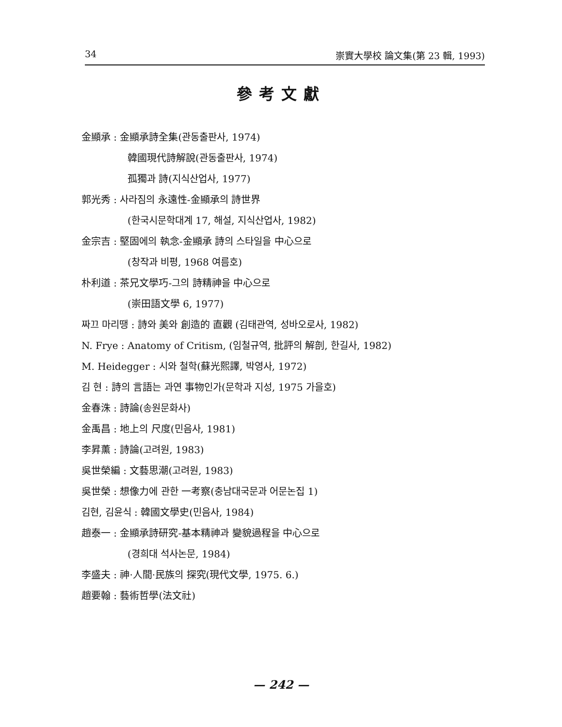34 崇實大學校 論文集(第 23 輯, 1993)
參考文獻
金顯承 : 金顯承詩全集(관동출판사, 1974)
韓國現代詩解說(관동출판사, 1974)
孤獨과 詩(지식산업사, 1977)
郭光秀 : 사라짐의 永遠性-金顯承의 詩世界
(한국시문학대계 17, 해설, 지식산업사, 1982)
金宗吉 : 堅固에의 執念-金顯承 詩의 스타일을 中心으로
(창작과 비평, 1968 여름호)
朴利道 : 茶兄文學巧-그의 詩精神을 中心으로
(崇田語文學 6, 1977)
짜끄 마리땡 : 詩와 美와 創造的 直觀 (김태관역, 성바오로사, 1982)
N. Frye : Anatomy of Critism, (임철규역, 批評의 解剖, 한길사, 1982)
M. Heidegger : 시와 철학(蘇光熙譯, 박영사, 1972)
김 현 : 詩의 言語는 과연 事物인가(문학과 지성, 1975 가을호)
金春洙 : 詩論(송원문화사)
金禹昌 : 地上의 尺度(민음사, 1981)
李昇薰 : 詩論(고려원, 1983)
吳世榮編 : 文藝思潮(고려원, 1983)
吳世榮 : 想像力에 관한 一考察(충남대국문과 어문논집 1)
김현, 김윤식 : 韓國文學史(민음사, 1984)
趙泰一 : 金顯承詩研究-基本精神과 變貌過程을 中心으로
(경희대 석사논문, 1984)
李盛夫 : 神·人間·民族의 探究(現代文學, 1975. 6.)
趙要翰 : 藝術哲學(法文社)
— 242 —